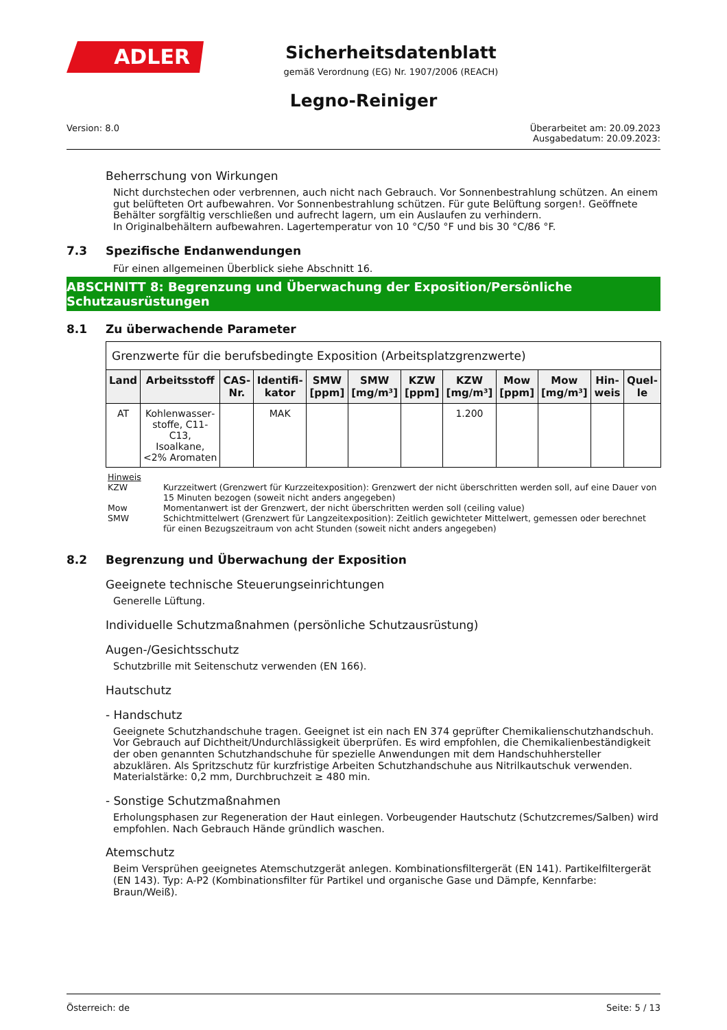ADLER
Sicherheitsdatenblatt
gemäß Verordnung (EG) Nr. 1907/2006 (REACH)
Legno-Reiniger
Version: 8.0 Überarbeitet am: 20.09.2023
Ausgabedatum: 20.09.2023:
Beherrschung von Wirkungen
Nicht durchstechen oder verbrennen, auch nicht nach Gebrauch. Vor Sonnenbestrahlung schützen. An einem gut belüfteten Ort aufbewahren. Vor Sonnenbestrahlung schützen. Für gute Belüftung sorgen!. Geöffnete Behälter sorgfältig verschließen und aufrecht lagern, um ein Auslaufen zu verhindern.
In Originalbehältern aufbewahren. Lagertemperatur von 10 °C/50 °F und bis 30 °C/86 °F.
7.3 Spezifische Endanwendungen
Für einen allgemeinen Überblick siehe Abschnitt 16.
ABSCHNITT 8: Begrenzung und Überwachung der Exposition/Persönliche Schutzausrüstungen
8.1 Zu überwachende Parameter
| Grenzwerte für die berufsbedingte Exposition (Arbeitsplatzgrenzwerte) | | | | | | | | | | | |
| Land | Arbeitsstoff | CAS-Nr. | Identifi­kator | SMW [ppm] | SMW [mg/m³] | KZW [ppm] | KZW [mg/m³] | Mow [ppm] | Mow [mg/m³] | Hin­weis | Quel­le |
| AT | Kohlenwasser­stoffe, C11-C13, Isoalkane, <2% Aromaten | | MAK | | | | 1.200 | | | | |
Hinweis
KZW Kurzzeitwert (Grenzwert für Kurzzeitexposition): Grenzwert der nicht überschritten werden soll, auf eine Dauer von 15 Minuten bezogen (soweit nicht anders angegeben)
Mow Momentanwert ist der Grenzwert, der nicht überschritten werden soll (ceiling value)
SMW Schichtmittelwert (Grenzwert für Langzeitexposition): Zeitlich gewichteter Mittelwert, gemessen oder berechnet für einen Bezugszeitraum von acht Stunden (soweit nicht anders angegeben)
8.2 Begrenzung und Überwachung der Exposition
Geeignete technische Steuerungseinrichtungen
Generelle Lüftung.
Individuelle Schutzmaßnahmen (persönliche Schutzausrüstung)
Augen-/Gesichtsschutz
Schutzbrille mit Seitenschutz verwenden (EN 166).
Hautschutz
- Handschutz
Geeignete Schutzhandschuhe tragen. Geeignet ist ein nach EN 374 geprüfter Chemikalienschutzhandschuh. Vor Gebrauch auf Dichtheit/Undurchlässigkeit überprüfen. Es wird empfohlen, die Chemikalienbeständigkeit der oben genannten Schutzhandschuhe für spezielle Anwendungen mit dem Handschuhhersteller abzuklären. Als Spritzschutz für kurzfristige Arbeiten Schutzhandschuhe aus Nitrilkautschuk verwenden. Materialstärke: 0,2 mm, Durchbruchzeit ≥ 480 min.
- Sonstige Schutzmaßnahmen
Erholungsphasen zur Regeneration der Haut einlegen. Vorbeugender Hautschutz (Schutzcremes/Salben) wird empfohlen. Nach Gebrauch Hände gründlich waschen.
Atemschutz
Beim Versprühen geeignetes Atemschutzgerät anlegen. Kombinationsfiltergerät (EN 141). Partikelfiltergerät (EN 143). Typ: A-P2 (Kombinationsfilter für Partikel und organische Gase und Dämpfe, Kennfarbe: Braun/Weiß).
Österreich: de Seite: 5 / 13